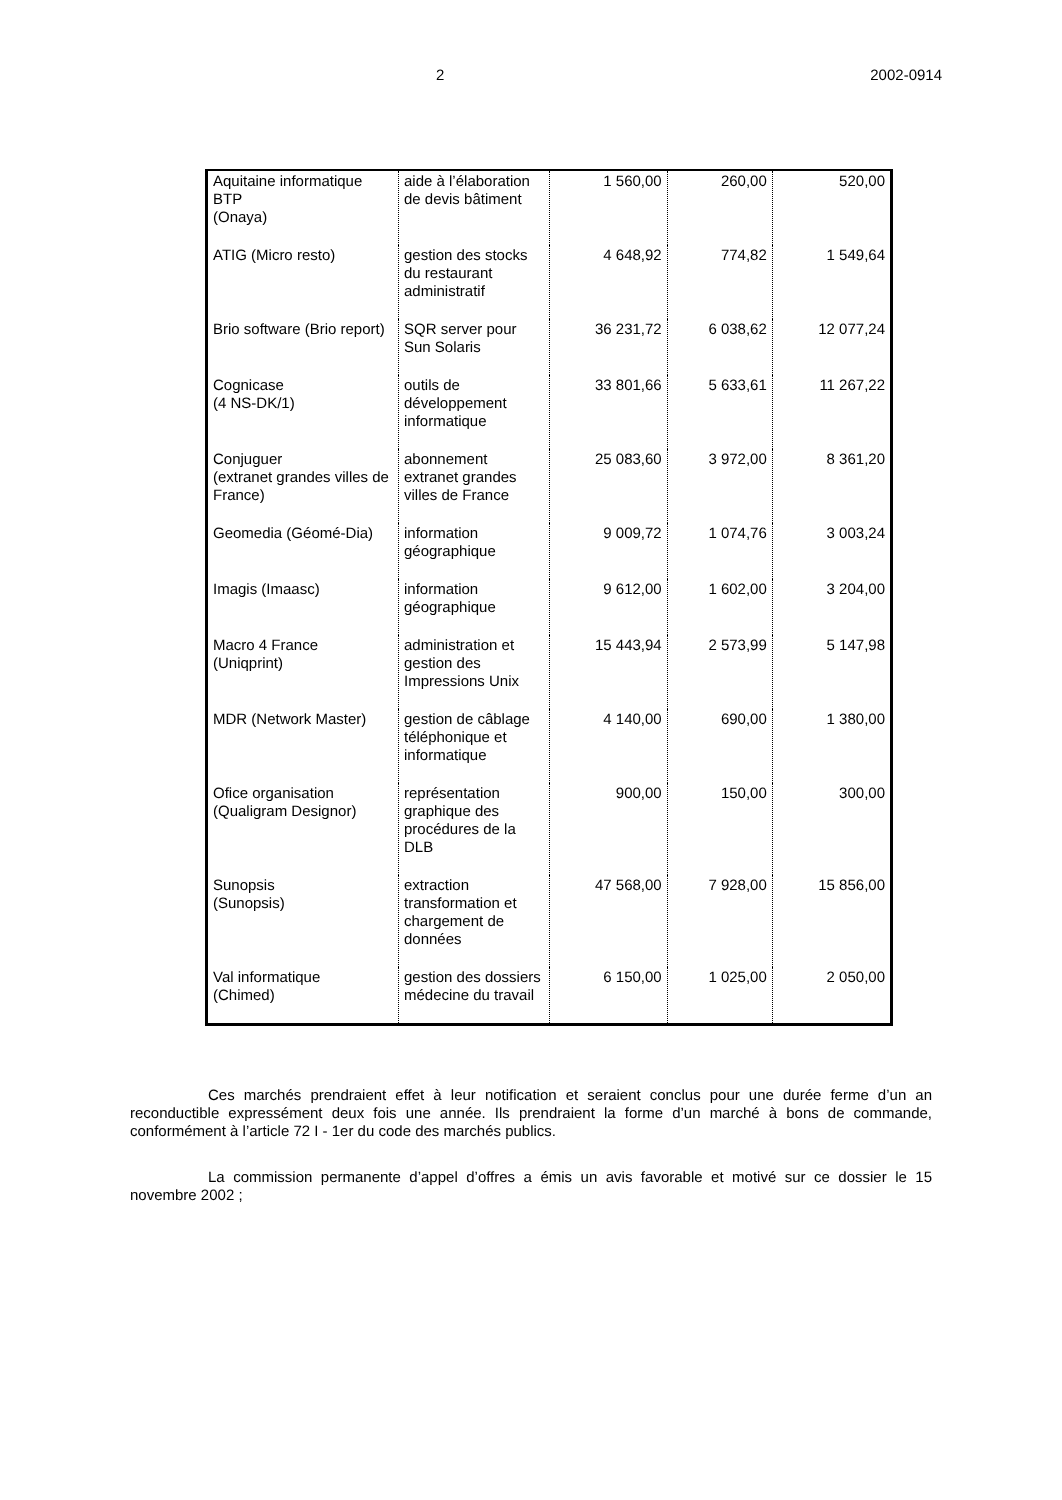2 2002-0914
| Aquitaine informatique BTP (Onaya) | aide à l’élaboration de devis bâtiment | 1 560,00 | 260,00 | 520,00 |
| ATIG (Micro resto) | gestion des stocks du restaurant administratif | 4 648,92 | 774,82 | 1 549,64 |
| Brio software (Brio report) | SQR server pour Sun Solaris | 36 231,72 | 6 038,62 | 12 077,24 |
| Cognicase (4 NS-DK/1) | outils de développement informatique | 33 801,66 | 5 633,61 | 11 267,22 |
| Conjuguer (extranet grandes villes de France) | abonnement extranet grandes villes de France | 25 083,60 | 3 972,00 | 8 361,20 |
| Geomedia (Géomé-Dia) | information géographique | 9 009,72 | 1 074,76 | 3 003,24 |
| Imagis (Imaasc) | information géographique | 9 612,00 | 1 602,00 | 3 204,00 |
| Macro 4 France (Uniqprint) | administration et gestion des Impressions Unix | 15 443,94 | 2 573,99 | 5 147,98 |
| MDR (Network Master) | gestion de câblage téléphonique et informatique | 4 140,00 | 690,00 | 1 380,00 |
| Ofice organisation (Qualigram Designor) | représentation graphique des procédures de la DLB | 900,00 | 150,00 | 300,00 |
| Sunopsis (Sunopsis) | extraction transformation et chargement de données | 47 568,00 | 7 928,00 | 15 856,00 |
| Val informatique (Chimed) | gestion des dossiers médecine du travail | 6 150,00 | 1 025,00 | 2 050,00 |
Ces marchés prendraient effet à leur notification et seraient conclus pour une durée ferme d’un an reconductible expressément deux fois une année. Ils prendraient la forme d’un marché à bons de commande, conformément à l’article 72 I - 1er du code des marchés publics.
La commission permanente d’appel d’offres a émis un avis favorable et motivé sur ce dossier le 15 novembre 2002 ;